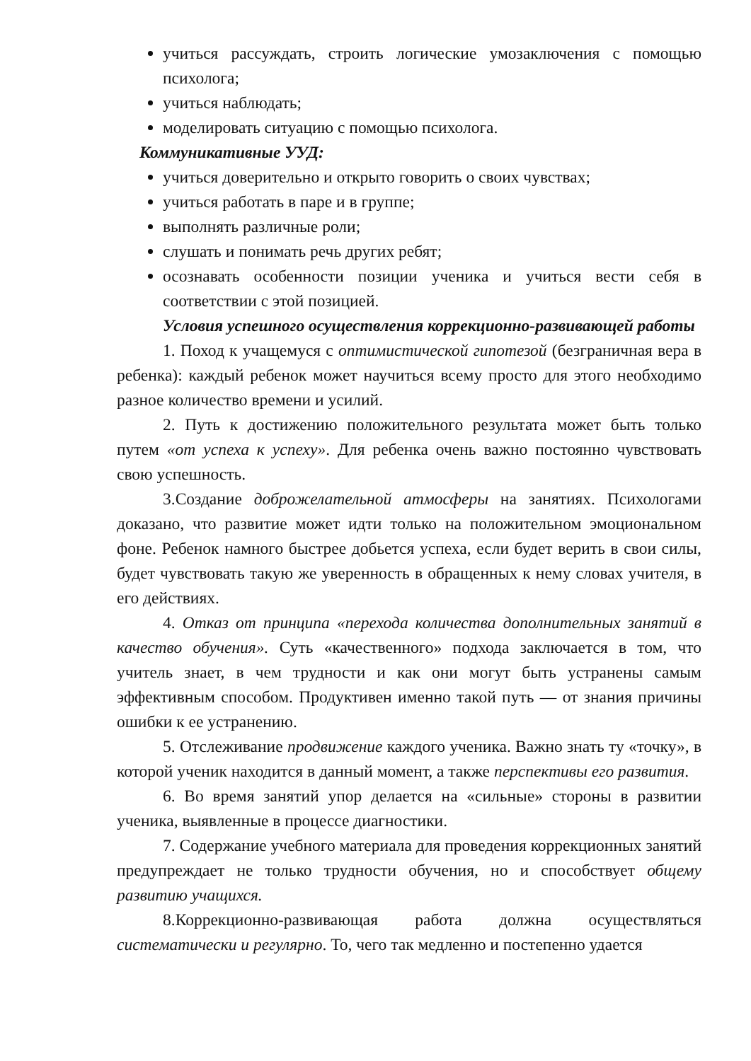учиться рассуждать, строить логические умозаключения с помощью психолога;
учиться наблюдать;
моделировать ситуацию с помощью психолога.
Коммуникативные УУД:
учиться доверительно и открыто говорить о своих чувствах;
учиться работать в паре и в группе;
выполнять различные роли;
слушать и понимать речь других ребят;
осознавать особенности позиции ученика и учиться вести себя в соответствии с этой позицией.
Условия успешного осуществления коррекционно-развивающей работы
1. Поход к учащемуся с оптимистической гипотезой (безграничная вера в ребенка): каждый ребенок может научиться всему просто для этого необходимо разное количество времени и усилий.
2. Путь к достижению положительного результата может быть только путем «от успеха к успеху». Для ребенка очень важно постоянно чувствовать свою успешность.
3.Создание доброжелательной атмосферы на занятиях. Психологами доказано, что развитие может идти только на положительном эмоциональном фоне. Ребенок намного быстрее добьется успеха, если будет верить в свои силы, будет чувствовать такую же уверенность в обращенных к нему словах учителя, в его действиях.
4. Отказ от принципа «перехода количества дополнительных занятий в качество обучения». Суть «качественного» подхода заключается в том, что учитель знает, в чем трудности и как они могут быть устранены самым эффективным способом. Продуктивен именно такой путь — от знания причины ошибки к ее устранению.
5. Отслеживание продвижение каждого ученика. Важно знать ту «точку», в которой ученик находится в данный момент, а также перспективы его развития.
6. Во время занятий упор делается на «сильные» стороны в развитии ученика, выявленные в процессе диагностики.
7. Содержание учебного материала для проведения коррекционных занятий предупреждает не только трудности обучения, но и способствует общему развитию учащихся.
8.Коррекционно-развивающая работа должна осуществляться систематически и регулярно. То, чего так медленно и постепенно удается